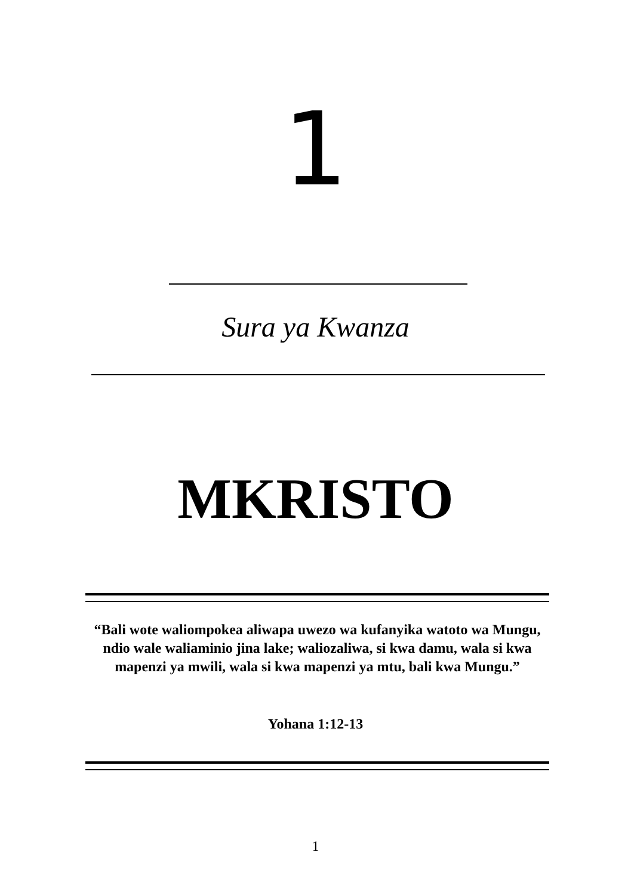1
Sura ya Kwanza
MKRISTO
“Bali wote waliompokea aliwapa uwezo wa kufanyika watoto wa Mungu, ndio wale waliaminio jina lake; waliozaliwa, si kwa damu, wala si kwa mapenzi ya mwili, wala si kwa mapenzi ya mtu, bali kwa Mungu.”
Yohana 1:12-13
1